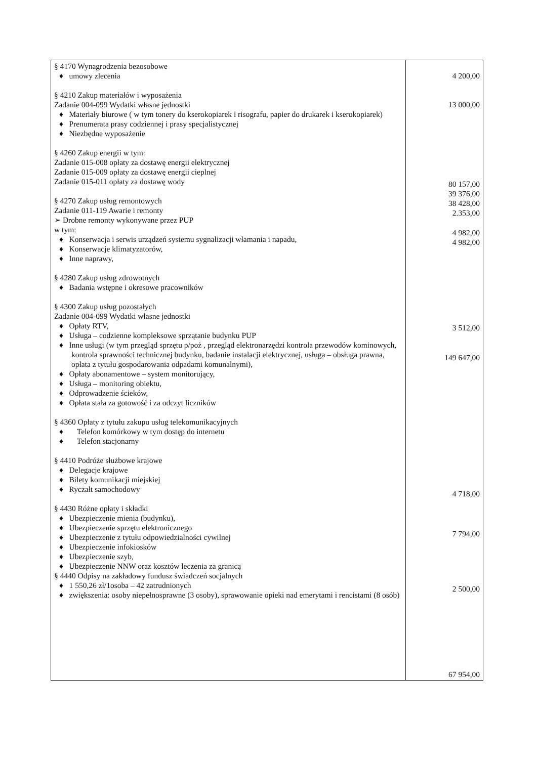| § 4170 Wynagrodzenia bezosobowe ♦ umowy zlecenia § 4210 Zakup materiałów i wyposażenia Zadanie 004-099 Wydatki własne jednostki ♦ Materiały biurowe ( w tym tonery do kserokopiarek i risografu, papier do drukarek i kserokopiarek) ♦ Prenumerata prasy codziennej i prasy specjalistycznej ♦ Niezbędne wyposażenie § 4260 Zakup energii w tym: Zadanie 015-008 opłaty za dostawę energii elektrycznej Zadanie 015-009 opłaty za dostawę energii cieplnej Zadanie 015-011 opłaty za dostawę wody § 4270 Zakup usług remontowych Zadanie 011-119 Awarie i remonty ➢ Drobne remonty wykonywane przez PUP w tym: ♦ Konserwacja i serwis urządzeń systemu sygnalizacji włamania i napadu, ♦ Konserwacje klimatyzatorów, ♦ Inne naprawy, § 4280 Zakup usług zdrowotnych ♦ Badania wstępne i okresowe pracowników § 4300 Zakup usług pozostałych Zadanie 004-099 Wydatki własne jednostki ♦ Opłaty RTV, ♦ Usługa – codzienne kompleksowe sprzątanie budynku PUP ♦ Inne usługi (w tym przegląd sprzętu p/poż , przegląd elektronarzędzi kontrola przewodów kominowych, kontrola sprawności technicznej budynku, badanie instalacji elektrycznej, usługa – obsługa prawna, opłata z tytułu gospodarowania odpadami komunalnymi), ♦ Opłaty abonamentowe – system monitorujący, ♦ Usługa – monitoring obiektu, ♦ Odprowadzenie ścieków, ♦ Opłata stała za gotowość i za odczyt liczników § 4360 Opłaty z tytułu zakupu usług telekomunikacyjnych ♦ Telefon komórkowy w tym dostęp do internetu ♦ Telefon stacjonarny § 4410 Podróże służbowe krajowe ♦ Delegacje krajowe ♦ Bilety komunikacji miejskiej ♦ Ryczałt samochodowy § 4430 Różne opłaty i składki ♦ Ubezpieczenie mienia (budynku), ♦ Ubezpieczenie sprzętu elektronicznego ♦ Ubezpieczenie z tytułu odpowiedzialności cywilnej ♦ Ubezpieczenie infokiosków ♦ Ubezpieczenie szyb, ♦ Ubezpieczenie NNW oraz kosztów leczenia za granicą § 4440 Odpisy na zakładowy fundusz świadczeń socjalnych ♦ 1 550,26 zł/1osoba – 42 zatrudnionych ♦ zwiększenia: osoby niepełnosprawne (3 osoby), sprawowanie opieki nad emerytami i rencistami (8 osób) | 4 200,00 13 000,00 80 157,00 39 376,00 38 428,00 2.353,00 4 982,00 4 982,00 3 512,00 149 647,00 4 718,00 7 794,00 2 500,00 67 954,00 |